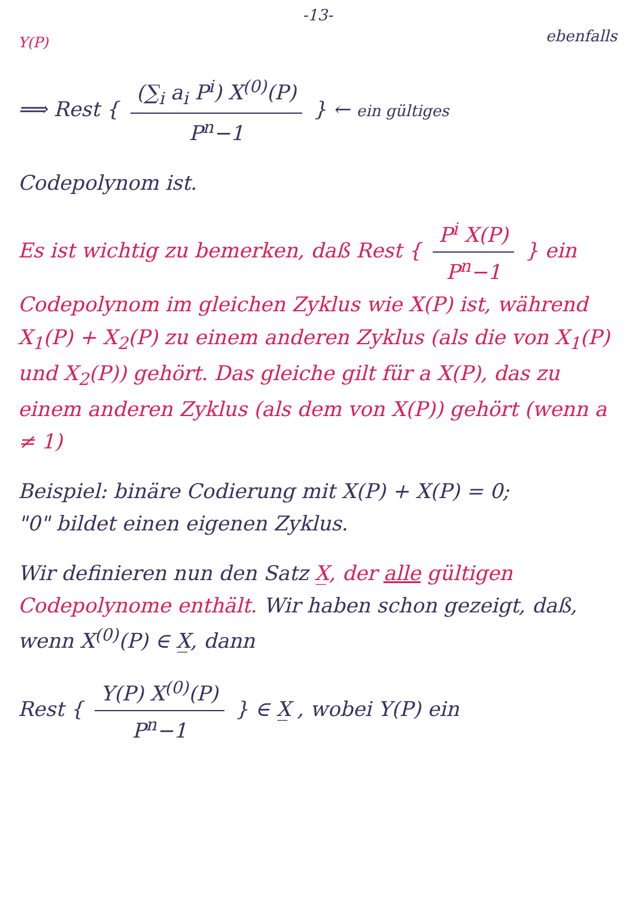-13-
Y(P) ebenfalls
⟹ Rest { (∑<sub>i</sub> a<sub>i</sub> P<sup>i</sup>) X<sup>(0)</sup>(P) P<sup>n</sup>−1 } ← ein gültiges
Codepolynom ist.
Es ist wichtig zu bemerken, daß Rest { P<sup>i</sup> X(P) P<sup>n</sup>−1 } ein Codepolynom im gleichen Zyklus wie X(P) ist, während X<sub>1</sub>(P) + X<sub>2</sub>(P) zu einem anderen Zyklus (als die von X<sub>1</sub>(P) und X<sub>2</sub>(P)) gehört. Das gleiche gilt für a X(P), das zu einem anderen Zyklus (als dem von X(P)) gehört (wenn a ≠ 1)
Beispiel: binäre Codierung mit X(P) + X(P) = 0;
"0" bildet einen eigenen Zyklus.
Wir definieren nun den Satz X̲, der alle gültigen Codepolynome enthält. Wir haben schon gezeigt, daß, wenn X<sup>(0)</sup>(P) ∈ X̲, dann
Rest { Y(P) X<sup>(0)</sup>(P) P<sup>n</sup>−1 } ∈ X̲ , wobei Y(P) ein